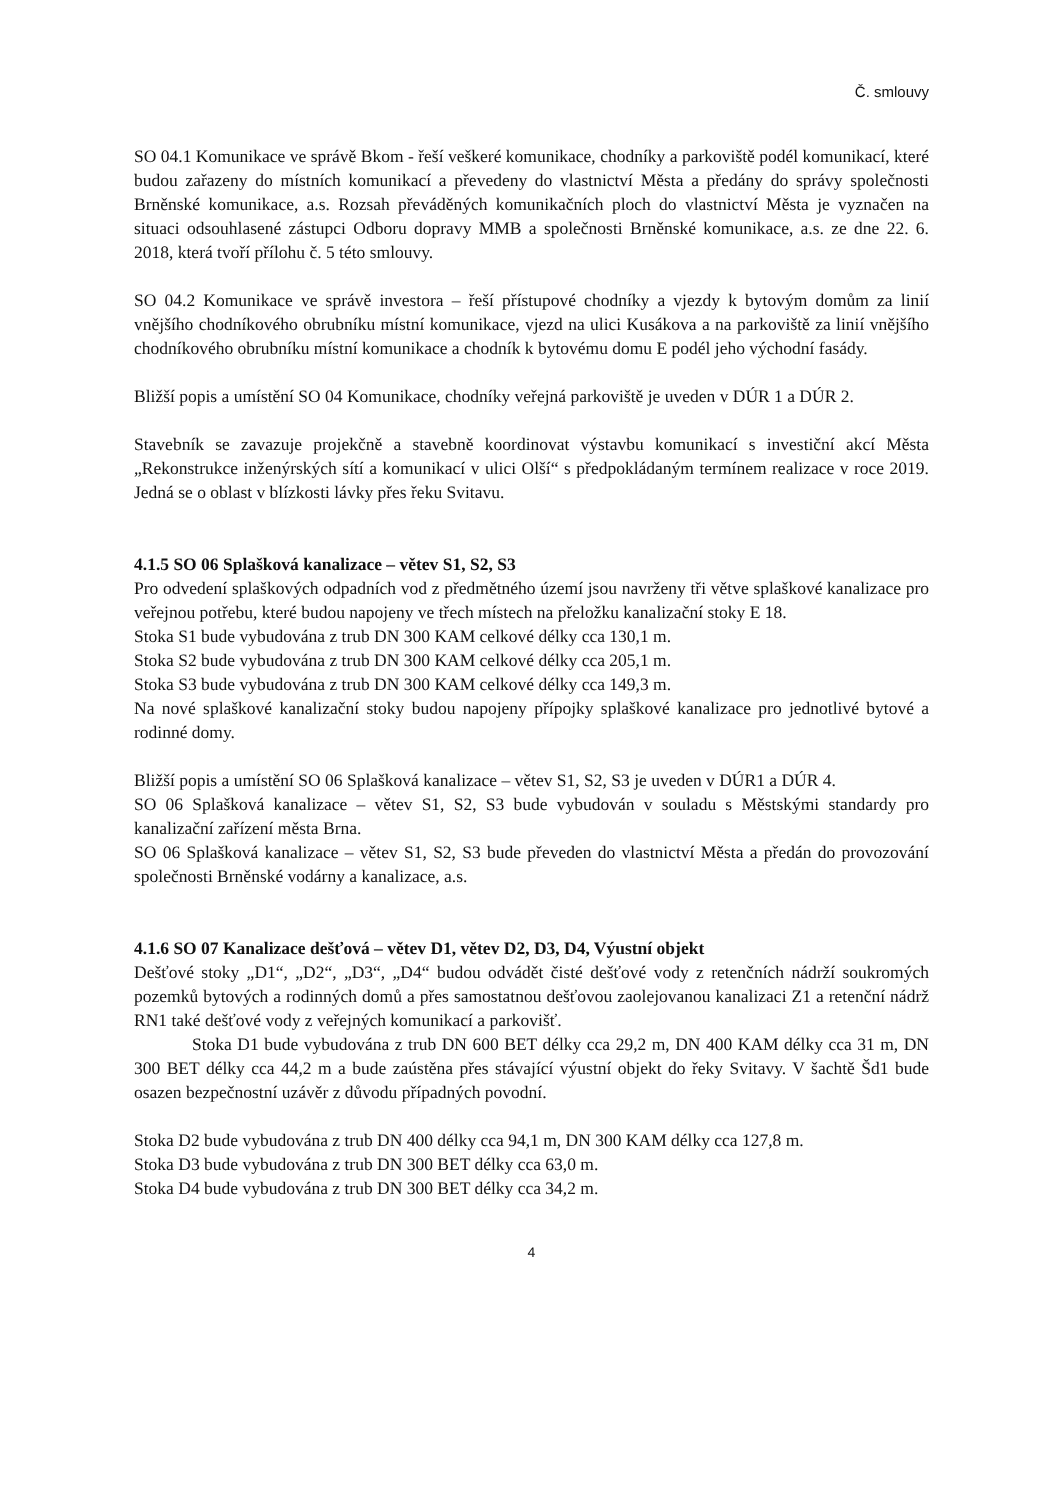Č. smlouvy
SO 04.1 Komunikace ve správě Bkom - řeší veškeré komunikace, chodníky a parkoviště podél komunikací, které budou zařazeny do místních komunikací a převedeny do vlastnictví Města a předány do správy společnosti Brněnské komunikace, a.s. Rozsah převáděných komunikačních ploch do vlastnictví Města je vyznačen na situaci odsouhlasené zástupci Odboru dopravy MMB a společnosti Brněnské komunikace, a.s. ze dne 22. 6. 2018, která tvoří přílohu č. 5 této smlouvy.
SO 04.2 Komunikace ve správě investora – řeší přístupové chodníky a vjezdy k bytovým domům za linií vnějšího chodníkového obrubníku místní komunikace, vjezd na ulici Kusákova a na parkoviště za linií vnějšího chodníkového obrubníku místní komunikace a chodník k bytovému domu E podél jeho východní fasády.
Bližší popis a umístění SO 04 Komunikace, chodníky veřejná parkoviště je uveden v DÚR 1 a DÚR 2.
Stavebník se zavazuje projekčně a stavebně koordinovat výstavbu komunikací s investiční akcí Města „Rekonstrukce inženýrských sítí a komunikací v ulici Olší“ s předpokládaným termínem realizace v roce 2019. Jedná se o oblast v blízkosti lávky přes řeku Svitavu.
4.1.5 SO 06 Splašková kanalizace – větev S1, S2, S3
Pro odvedení splaškových odpadních vod z předmětného území jsou navrženy tři větve splaškové kanalizace pro veřejnou potřebu, které budou napojeny ve třech místech na přeložku kanalizační stoky E 18.
Stoka S1 bude vybudována z trub DN 300 KAM celkové délky cca 130,1 m.
Stoka S2 bude vybudována z trub DN 300 KAM celkové délky cca 205,1 m.
Stoka S3 bude vybudována z trub DN 300 KAM celkové délky cca 149,3 m.
Na nové splaškové kanalizační stoky budou napojeny přípojky splaškové kanalizace pro jednotlivé bytové a rodinné domy.
Bližší popis a umístění SO 06 Splašková kanalizace – větev S1, S2, S3 je uveden v DÚR1 a DÚR 4.
SO 06 Splašková kanalizace – větev S1, S2, S3 bude vybudován v souladu s Městskými standardy pro kanalizační zařízení města Brna.
SO 06 Splašková kanalizace – větev S1, S2, S3 bude převeden do vlastnictví Města a předán do provozování společnosti Brněnské vodárny a kanalizace, a.s.
4.1.6 SO 07 Kanalizace dešťová – větev D1, větev D2, D3, D4, Výustní objekt
Dešťové stoky „D1“, „D2“, „D3“, „D4“ budou odvádět čisté dešťové vody z retenčních nádrží soukromých pozemků bytových a rodinných domů a přes samostatnou dešťovou zaolejovanou kanalizaci Z1 a retenční nádrž RN1 také dešťové vody z veřejných komunikací a parkovišť.
Stoka D1 bude vybudována z trub DN 600 BET délky cca 29,2 m, DN 400 KAM délky cca 31 m, DN 300 BET délky cca 44,2 m a bude zaústěna přes stávající výustní objekt do řeky Svitavy. V šachtě Šd1 bude osazen bezpečnostní uzávěr z důvodu případných povodní.
Stoka D2 bude vybudována z trub DN 400 délky cca 94,1 m, DN 300 KAM délky cca 127,8 m.
Stoka D3 bude vybudována z trub DN 300 BET délky cca 63,0 m.
Stoka D4 bude vybudována z trub DN 300 BET délky cca 34,2 m.
4